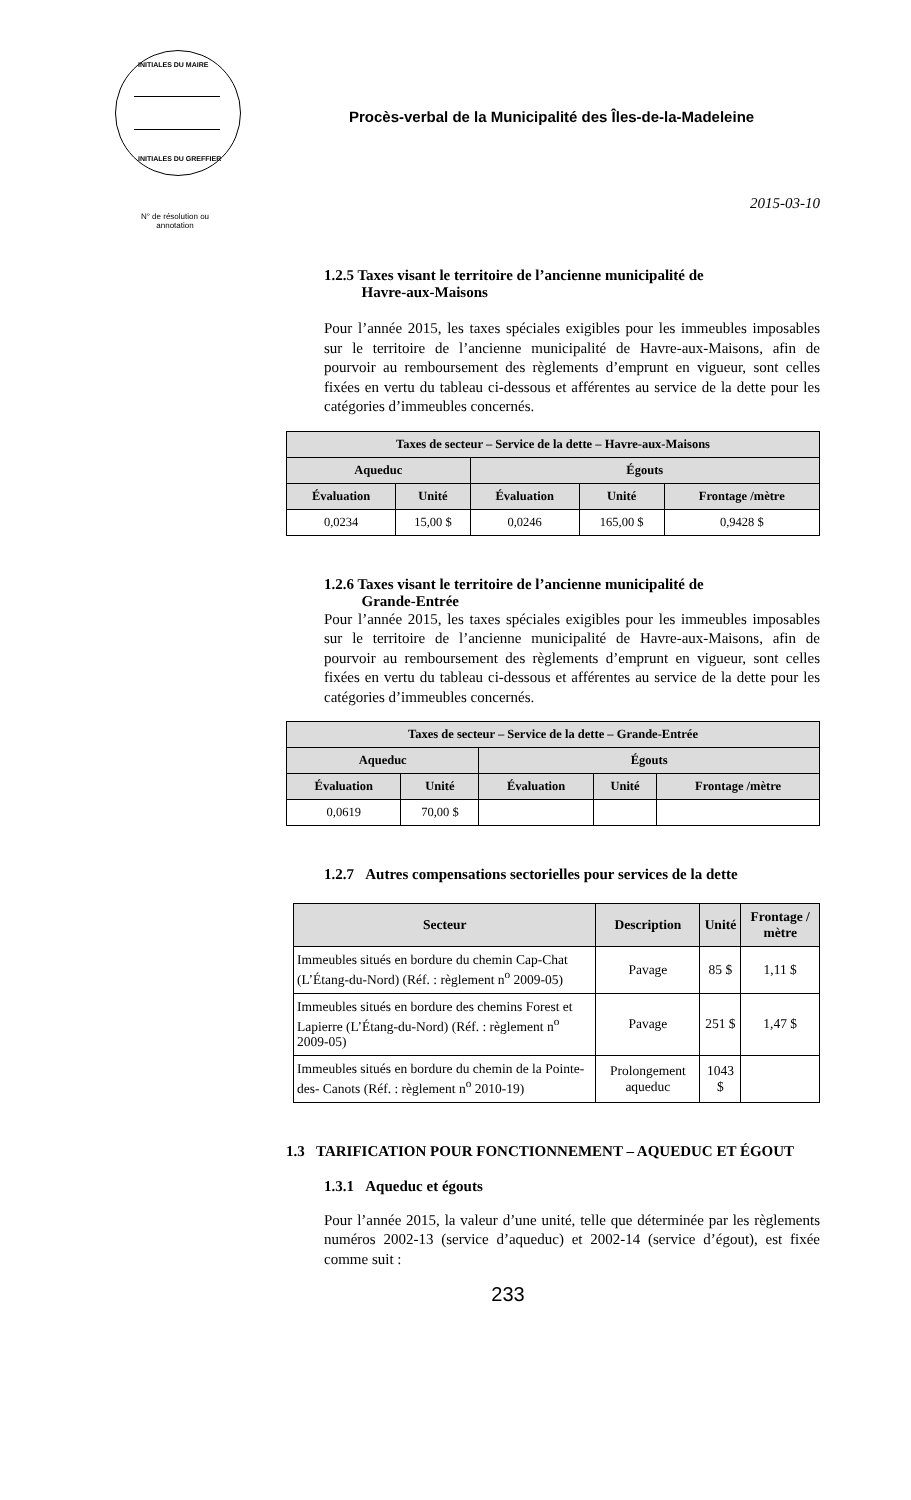INITIALES DU MAIRE
INITIALES DU GREFFIER
Procès-verbal de la Municipalité des Îles-de-la-Madeleine
N° de résolution ou annotation
2015-03-10
1.2.5 Taxes visant le territoire de l’ancienne municipalité de
Havre-aux-Maisons
Pour l’année 2015, les taxes spéciales exigibles pour les immeubles imposables sur le territoire de l’ancienne municipalité de Havre-aux-Maisons, afin de pourvoir au remboursement des règlements d’emprunt en vigueur, sont celles fixées en vertu du tableau ci-dessous et afférentes au service de la dette pour les catégories d’immeubles concernés.
| Taxes de secteur – Service de la dette – Havre-aux-Maisons | | | | |
| --- | --- | --- | --- | --- |
| Aqueduc | | Égouts | | |
| Évaluation | Unité | Évaluation | Unité | Frontage /mètre |
| 0,0234 | 15,00 $ | 0,0246 | 165,00 $ | 0,9428 $ |
1.2.6 Taxes visant le territoire de l’ancienne municipalité de
Grande-Entrée
Pour l’année 2015, les taxes spéciales exigibles pour les immeubles imposables sur le territoire de l’ancienne municipalité de Havre-aux-Maisons, afin de pourvoir au remboursement des règlements d’emprunt en vigueur, sont celles fixées en vertu du tableau ci-dessous et afférentes au service de la dette pour les catégories d’immeubles concernés.
| Taxes de secteur – Service de la dette – Grande-Entrée | | | | |
| --- | --- | --- | --- | --- |
| Aqueduc | | Égouts | | |
| Évaluation | Unité | Évaluation | Unité | Frontage /mètre |
| 0,0619 | 70,00 $ | | | |
1.2.7 Autres compensations sectorielles pour services de la dette
| Secteur | Description | Unité | Frontage / mètre |
| --- | --- | --- | --- |
| Immeubles situés en bordure du chemin Cap-Chat (L’Étang-du-Nord) (Réf. : règlement n<sup>o</sup> 2009-05) | Pavage | 85 $ | 1,11 $ |
| Immeubles situés en bordure des chemins Forest et Lapierre (L’Étang-du-Nord) (Réf. : règlement n<sup>o</sup> 2009-05) | Pavage | 251 $ | 1,47 $ |
| Immeubles situés en bordure du chemin de la Pointe-des- Canots (Réf. : règlement n<sup>o</sup> 2010-19) | Prolongement aqueduc | 1043 $ | |
1.3 TARIFICATION POUR FONCTIONNEMENT – AQUEDUC ET ÉGOUT
1.3.1 Aqueduc et égouts
Pour l’année 2015, la valeur d’une unité, telle que déterminée par les règlements numéros 2002-13 (service d’aqueduc) et 2002-14 (service d’égout), est fixée comme suit :
233